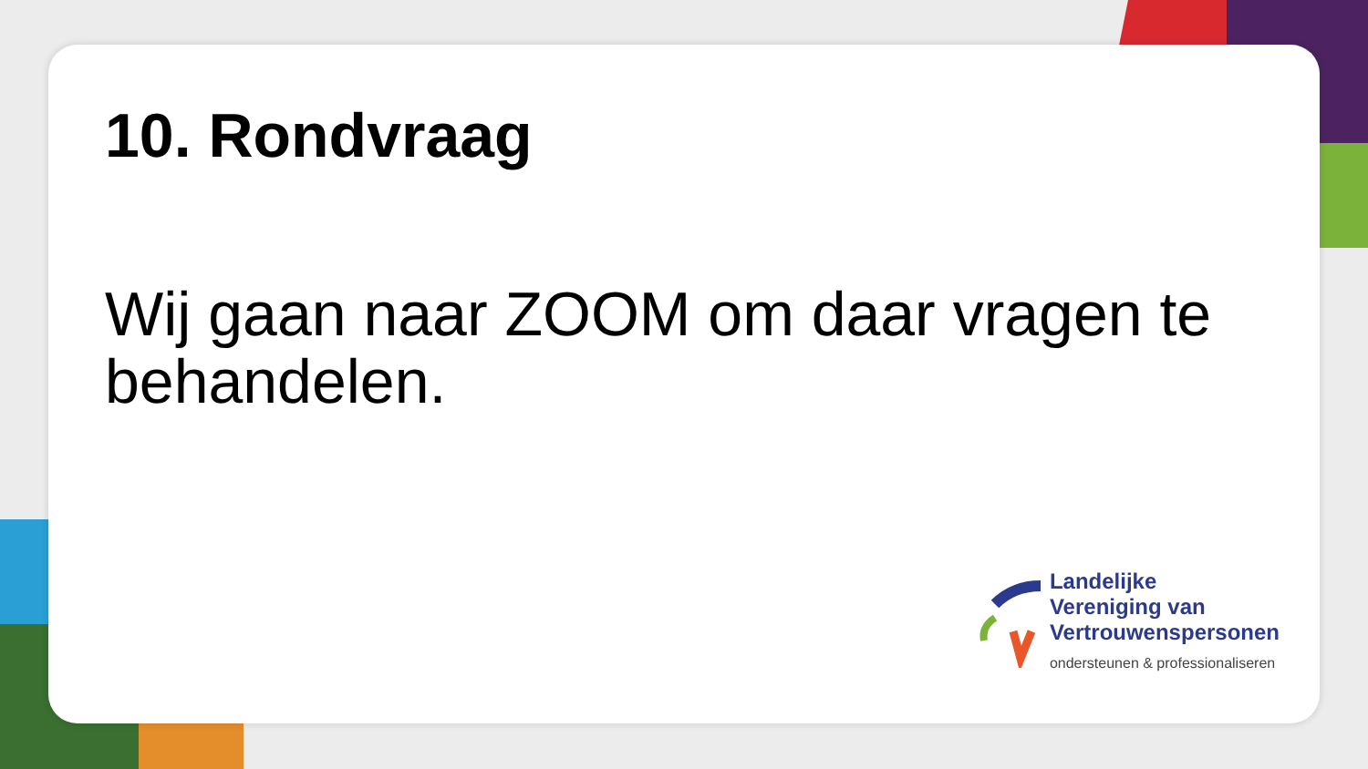10. Rondvraag
Wij gaan naar ZOOM om daar vragen te behandelen.
Landelijke
Vereniging van
Vertrouwenspersonen
ondersteunen & professionaliseren